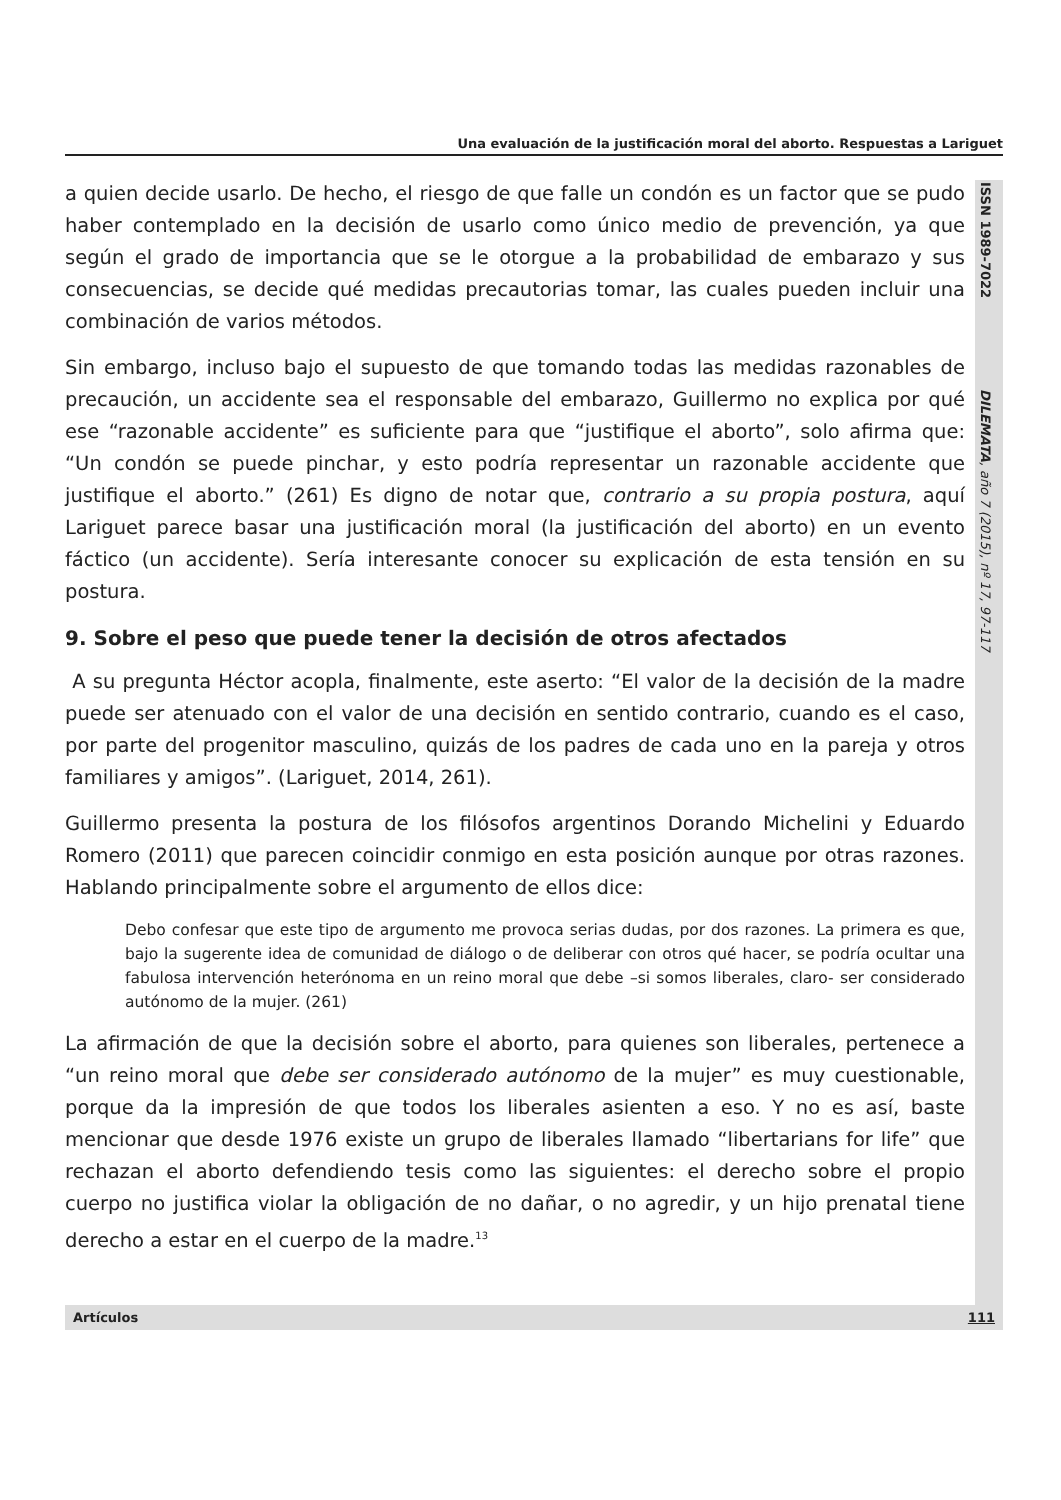Una evaluación de la justificación moral del aborto. Respuestas a Lariguet
ISSN 1989-7022 DILEMATA, año 7 (2015), nº 17, 97-117
a quien decide usarlo. De hecho, el riesgo de que falle un condón es un factor que se pudo haber contemplado en la decisión de usarlo como único medio de prevención, ya que según el grado de importancia que se le otorgue a la probabilidad de embarazo y sus consecuencias, se decide qué medidas precautorias tomar, las cuales pueden incluir una combinación de varios métodos.
Sin embargo, incluso bajo el supuesto de que tomando todas las medidas razonables de precaución, un accidente sea el responsable del embarazo, Guillermo no explica por qué ese “razonable accidente” es suficiente para que “justifique el aborto”, solo afirma que: “Un condón se puede pinchar, y esto podría representar un razonable accidente que justifique el aborto.” (261) Es digno de notar que, contrario a su propia postura, aquí Lariguet parece basar una justificación moral (la justificación del aborto) en un evento fáctico (un accidente). Sería interesante conocer su explicación de esta tensión en su postura.
9. Sobre el peso que puede tener la decisión de otros afectados
A su pregunta Héctor acopla, finalmente, este aserto: “El valor de la decisión de la madre puede ser atenuado con el valor de una decisión en sentido contrario, cuando es el caso, por parte del progenitor masculino, quizás de los padres de cada uno en la pareja y otros familiares y amigos”. (Lariguet, 2014, 261).
Guillermo presenta la postura de los filósofos argentinos Dorando Michelini y Eduardo Romero (2011) que parecen coincidir conmigo en esta posición aunque por otras razones. Hablando principalmente sobre el argumento de ellos dice:
Debo confesar que este tipo de argumento me provoca serias dudas, por dos razones. La primera es que, bajo la sugerente idea de comunidad de diálogo o de deliberar con otros qué hacer, se podría ocultar una fabulosa intervención heterónoma en un reino moral que debe –si somos liberales, claro- ser considerado autónomo de la mujer. (261)
La afirmación de que la decisión sobre el aborto, para quienes son liberales, pertenece a “un reino moral que debe ser considerado autónomo de la mujer” es muy cuestionable, porque da la impresión de que todos los liberales asienten a eso. Y no es así, baste mencionar que desde 1976 existe un grupo de liberales llamado “libertarians for life” que rechazan el aborto defendiendo tesis como las siguientes: el derecho sobre el propio cuerpo no justifica violar la obligación de no dañar, o no agredir, y un hijo prenatal tiene derecho a estar en el cuerpo de la madre.<sup>13</sup>
Artículos 111